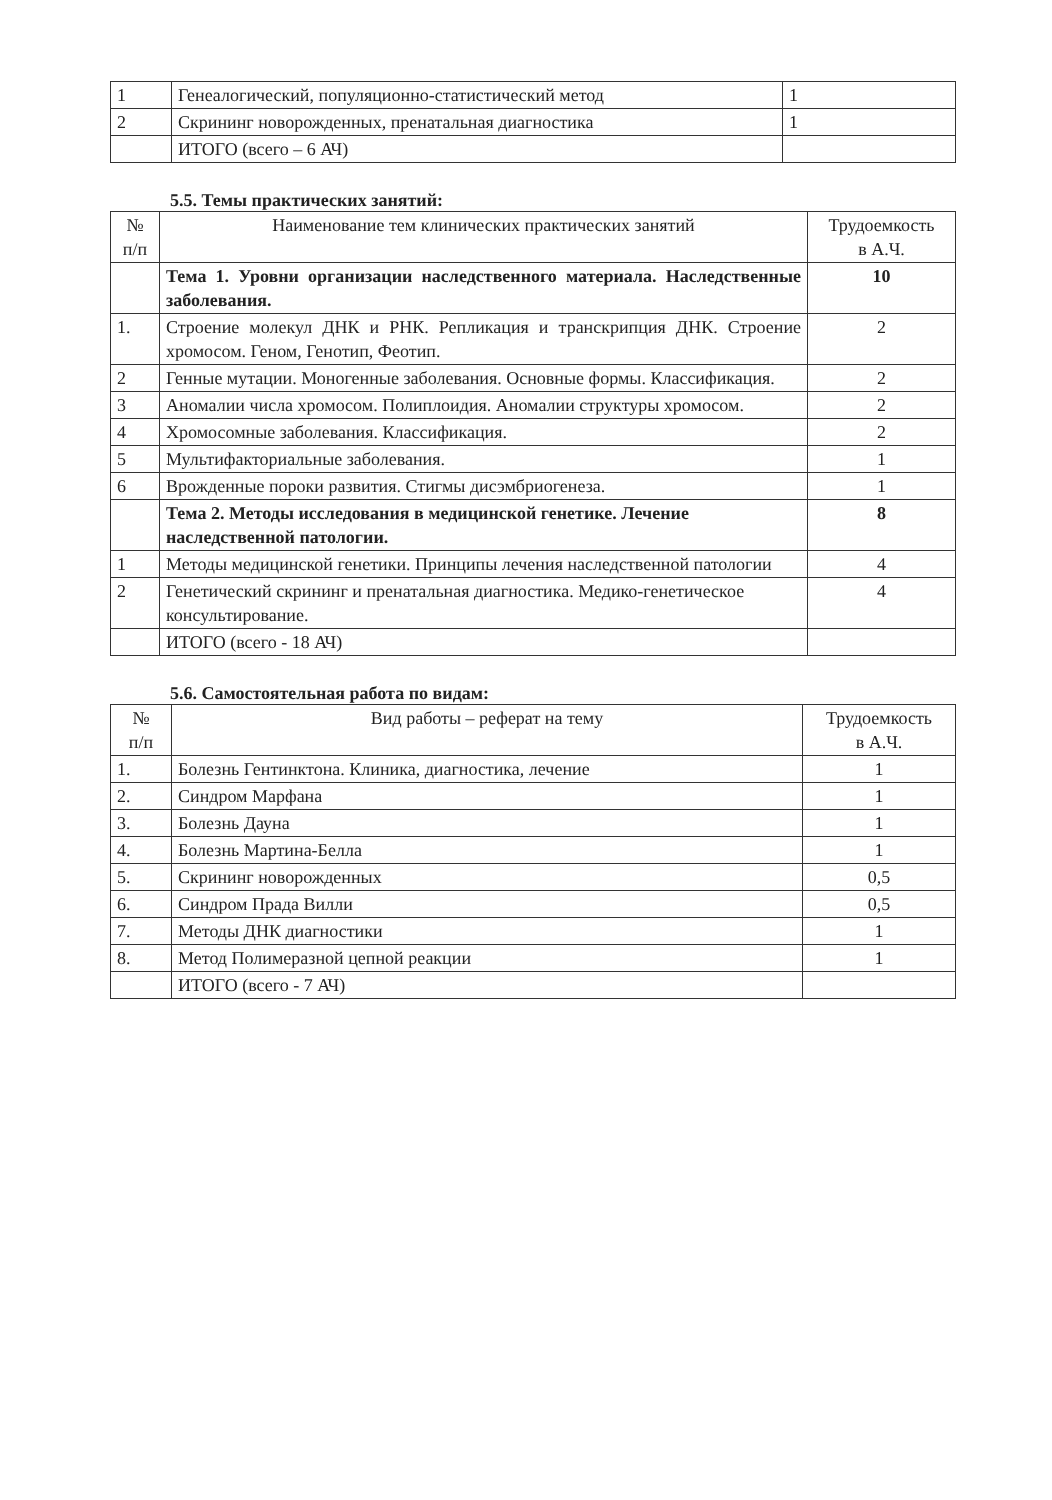| 1 | Генеалогический, популяционно-статистический метод | 1 |
| 2 | Скрининг новорожденных, пренатальная диагностика | 1 |
| | ИТОГО (всего – 6 АЧ) | |
5.5. Темы практических занятий:
| № п/п | Наименование тем клинических практических занятий | Трудоемкость в А.Ч. |
| --- | --- | --- |
| | Тема 1. Уровни организации наследственного материала. Наследственные заболевания. | 10 |
| 1. | Строение молекул ДНК и РНК. Репликация и транскрипция ДНК. Строение хромосом. Геном, Генотип, Феотип. | 2 |
| 2 | Генные мутации. Моногенные заболевания. Основные формы. Классификация. | 2 |
| 3 | Аномалии числа хромосом. Полиплоидия. Аномалии структуры хромосом. | 2 |
| 4 | Хромосомные заболевания. Классификация. | 2 |
| 5 | Мультифакториальные заболевания. | 1 |
| 6 | Врожденные пороки развития. Стигмы дисэмбриогенеза. | 1 |
| | Тема 2. Методы исследования в медицинской генетике. Лечение наследственной патологии. | 8 |
| 1 | Методы медицинской генетики. Принципы лечения наследственной патологии | 4 |
| 2 | Генетический скрининг и пренатальная диагностика. Медико-генетическое консультирование. | 4 |
| | ИТОГО (всего - 18 АЧ) | |
5.6. Самостоятельная работа по видам:
| № п/п | Вид работы – реферат на тему | Трудоемкость в А.Ч. |
| --- | --- | --- |
| 1. | Болезнь Гентинктона. Клиника, диагностика, лечение | 1 |
| 2. | Синдром Марфана | 1 |
| 3. | Болезнь Дауна | 1 |
| 4. | Болезнь Мартина-Белла | 1 |
| 5. | Скрининг новорожденных | 0,5 |
| 6. | Синдром Прада Вилли | 0,5 |
| 7. | Методы ДНК диагностики | 1 |
| 8. | Метод Полимеразной цепной реакции | 1 |
| | ИТОГО (всего - 7 АЧ) | |